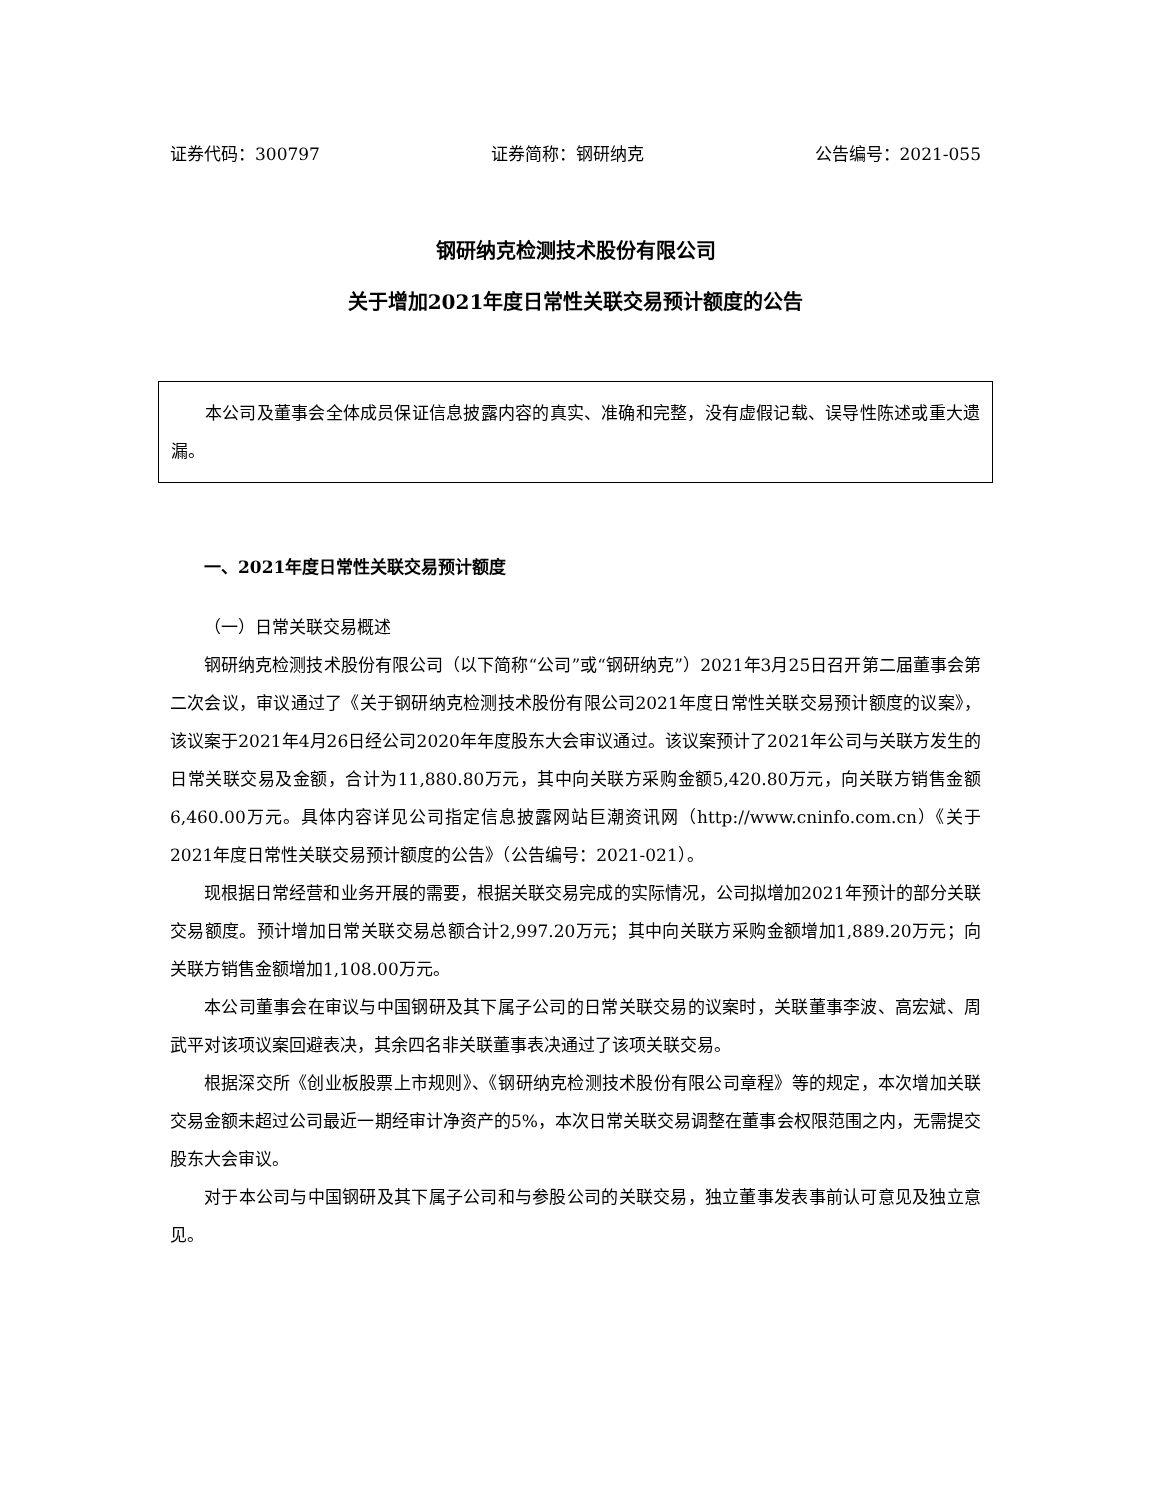证券代码：300797 证券简称：钢研纳克 公告编号：2021-055
钢研纳克检测技术股份有限公司
关于增加2021年度日常性关联交易预计额度的公告
本公司及董事会全体成员保证信息披露内容的真实、准确和完整，没有虚假记载、误导性陈述或重大遗漏。
一、2021年度日常性关联交易预计额度
（一）日常关联交易概述
钢研纳克检测技术股份有限公司（以下简称“公司”或“钢研纳克”）2021年3月25日召开第二届董事会第二次会议，审议通过了《关于钢研纳克检测技术股份有限公司2021年度日常性关联交易预计额度的议案》，该议案于2021年4月26日经公司2020年年度股东大会审议通过。该议案预计了2021年公司与关联方发生的日常关联交易及金额，合计为11,880.80万元，其中向关联方采购金额5,420.80万元，向关联方销售金额6,460.00万元。具体内容详见公司指定信息披露网站巨潮资讯网（http://www.cninfo.com.cn）《关于2021年度日常性关联交易预计额度的公告》（公告编号：2021-021）。
现根据日常经营和业务开展的需要，根据关联交易完成的实际情况，公司拟增加2021年预计的部分关联交易额度。预计增加日常关联交易总额合计2,997.20万元；其中向关联方采购金额增加1,889.20万元；向关联方销售金额增加1,108.00万元。
本公司董事会在审议与中国钢研及其下属子公司的日常关联交易的议案时，关联董事李波、高宏斌、周武平对该项议案回避表决，其余四名非关联董事表决通过了该项关联交易。
根据深交所《创业板股票上市规则》、《钢研纳克检测技术股份有限公司章程》等的规定，本次增加关联交易金额未超过公司最近一期经审计净资产的5%，本次日常关联交易调整在董事会权限范围之内，无需提交股东大会审议。
对于本公司与中国钢研及其下属子公司和与参股公司的关联交易，独立董事发表事前认可意见及独立意见。